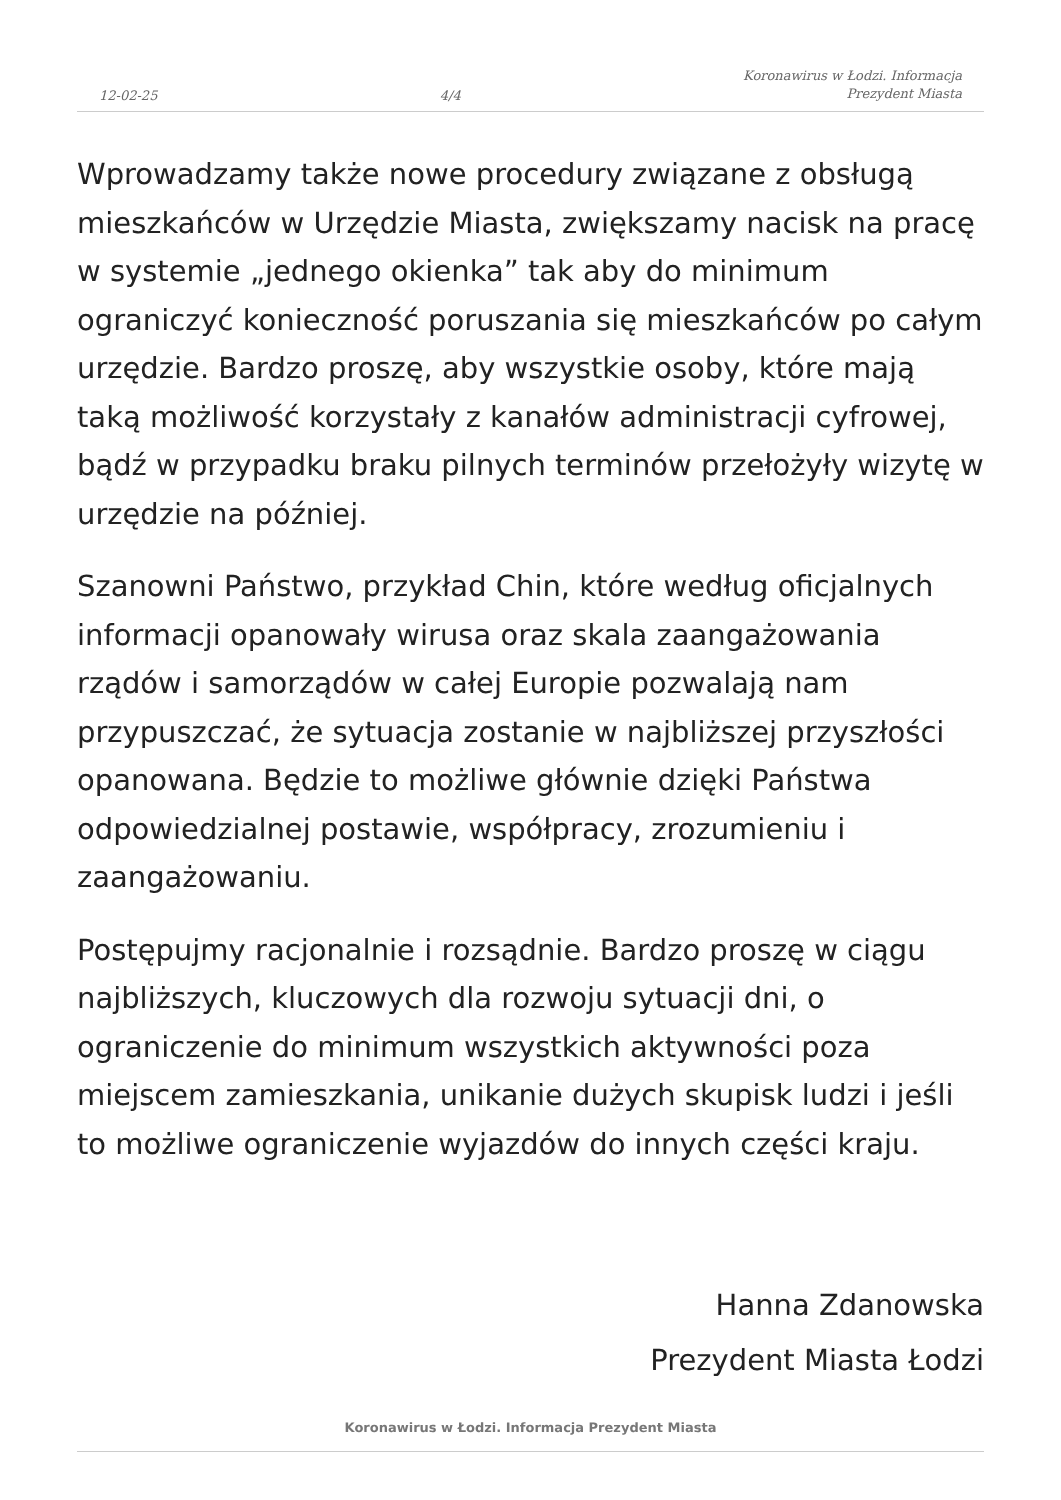12-02-25 4/4 Koronawirus w Łodzi. Informacja
Prezydent Miasta
Wprowadzamy także nowe procedury związane z obsługą mieszkańców w Urzędzie Miasta, zwiększamy nacisk na pracę w systemie „jednego okienka” tak aby do minimum ograniczyć konieczność poruszania się mieszkańców po całym urzędzie. Bardzo proszę, aby wszystkie osoby, które mają taką możliwość korzystały z kanałów administracji cyfrowej, bądź w przypadku braku pilnych terminów przełożyły wizytę w urzędzie na później.
Szanowni Państwo, przykład Chin, które według oficjalnych informacji opanowały wirusa oraz skala zaangażowania rządów i samorządów w całej Europie pozwalają nam przypuszczać, że sytuacja zostanie w najbliższej przyszłości opanowana. Będzie to możliwe głównie dzięki Państwa odpowiedzialnej postawie, współpracy, zrozumieniu i zaangażowaniu.
Postępujmy racjonalnie i rozsądnie. Bardzo proszę w ciągu najbliższych, kluczowych dla rozwoju sytuacji dni, o ograniczenie do minimum wszystkich aktywności poza miejscem zamieszkania, unikanie dużych skupisk ludzi i jeśli to możliwe ograniczenie wyjazdów do innych części kraju.
Hanna Zdanowska
Prezydent Miasta Łodzi
Koronawirus w Łodzi. Informacja Prezydent Miasta